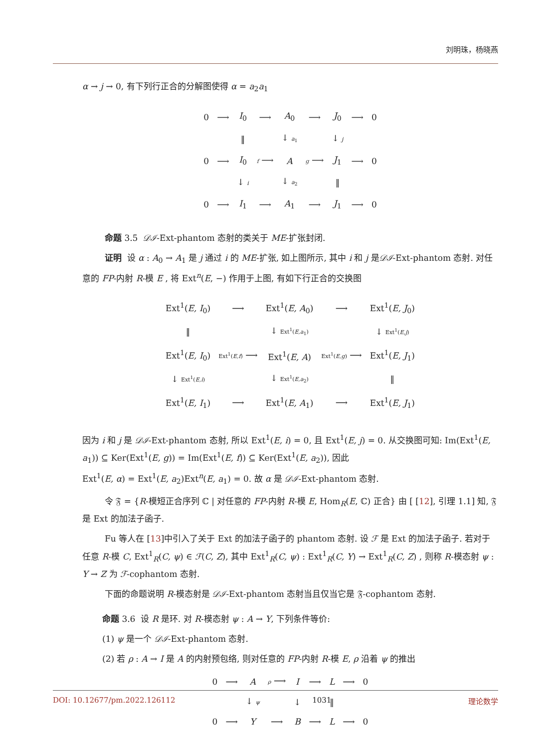刘明珠，杨晓燕
α → j → 0, 有下列行正合的分解图使得 α = a<sub>2</sub>a<sub>1</sub>
| 0 | ⟶ | I<sub>0</sub> | ⟶ | A<sub>0</sub> | ⟶ | J<sub>0</sub> | ⟶ | 0 |
| | | ‖ | | ↓ a<sub>1</sub> | | ↓ j | | |
| 0 | ⟶ | I<sub>0</sub> | f ⟶ | A | g ⟶ | J<sub>1</sub> | ⟶ | 0 |
| | | ↓ i | | ↓ a<sub>2</sub> | | ‖ | | |
| 0 | ⟶ | I<sub>1</sub> | ⟶ | A<sub>1</sub> | ⟶ | J<sub>1</sub> | ⟶ | 0 |
命题 3.5 𝒟ℐ-Ext-phantom 态射的类关于 ME-扩张封闭.
证明 设 α : A<sub>0</sub> → A<sub>1</sub> 是 j 通过 i 的 ME-扩张, 如上图所示, 其中 i 和 j 是𝒟ℐ-Ext-phantom 态射. 对任意的 FP-内射 R-模 E , 将 Ext<sup>n</sup>(E, −) 作用于上图, 有如下行正合的交换图
| Ext<sup>1</sup>( E, I<sub>0</sub>) | ⟶ | Ext<sup>1</sup>( E, A<sub>0</sub>) | ⟶ | Ext<sup>1</sup>( E, J<sub>0</sub>) |
| ‖ | | ↓ Ext<sup>1</sup>( E,a<sub>1</sub>) | | ↓ Ext<sup>1</sup>( E,j ) |
| Ext<sup>1</sup>( E, I<sub>0</sub>) | Ext<sup>1</sup>( E,f ) ⟶ | Ext<sup>1</sup>( E, A ) | Ext<sup>1</sup>( E,g ) ⟶ | Ext<sup>1</sup>( E, J<sub>1</sub>) |
| ↓ Ext<sup>1</sup>( E,i ) | | ↓ Ext<sup>1</sup>( E,a<sub>2</sub>) | | ‖ |
| Ext<sup>1</sup>( E, I<sub>1</sub>) | ⟶ | Ext<sup>1</sup>( E, A<sub>1</sub>) | ⟶ | Ext<sup>1</sup>( E, J<sub>1</sub>) |
因为 i 和 j 是 𝒟ℐ-Ext-phantom 态射, 所以 Ext<sup>1</sup>(E, i) = 0, 且 Ext<sup>1</sup>(E, j) = 0. 从交换图可知: Im(Ext<sup>1</sup>(E, a<sub>1</sub>)) ⊆ Ker(Ext<sup>1</sup>(E, g)) = Im(Ext<sup>1</sup>(E, f)) ⊆ Ker(Ext<sup>1</sup>(E, a<sub>2</sub>)), 因此
Ext<sup>1</sup>(E, α) = Ext<sup>1</sup>(E, a<sub>2</sub>)Ext<sup>n</sup>(E, a<sub>1</sub>) = 0. 故 α 是 𝒟ℐ-Ext-phantom 态射.
令 𝔉 = {R-模短正合序列 ℂ | 对任意的 FP-内射 R-模 E, Hom<sub>R</sub>(E, ℂ) 正合} 由 [ [12], 引理 1.1] 知, 𝔉 是 Ext 的加法子函子.
Fu 等人在 [13]中引入了关于 Ext 的加法子函子的 phantom 态射. 设 ℱ 是 Ext 的加法子函子. 若对于任意 R-模 C, Ext<sup>1</sup><sub>R</sub>(C, ψ) ∈ ℱ(C, Z), 其中 Ext<sup>1</sup><sub>R</sub>(C, ψ) : Ext<sup>1</sup><sub>R</sub>(C, Y) → Ext<sup>1</sup><sub>R</sub>(C, Z) , 则称 R-模态射 ψ : Y → Z 为 ℱ-cophantom 态射.
下面的命题说明 R-模态射是 𝒟ℐ-Ext-phantom 态射当且仅当它是 𝔉-cophantom 态射.
命题 3.6 设 R 是环. 对 R-模态射 ψ : A → Y, 下列条件等价:
(1) ψ 是一个 𝒟ℐ-Ext-phantom 态射.
(2) 若 ρ : A → I 是 A 的内射预包络, 则对任意的 FP-内射 R-模 E, ρ 沿着 ψ 的推出
| 0 | ⟶ | A | ρ ⟶ | I | ⟶ | L | ⟶ | 0 |
| | | ↓ ψ | | ↓ | | ‖ | | |
| 0 | ⟶ | Y | ⟶ | B | ⟶ | L | ⟶ | 0 |
DOI: 10.12677/pm.2022.126112 1031 理论数学